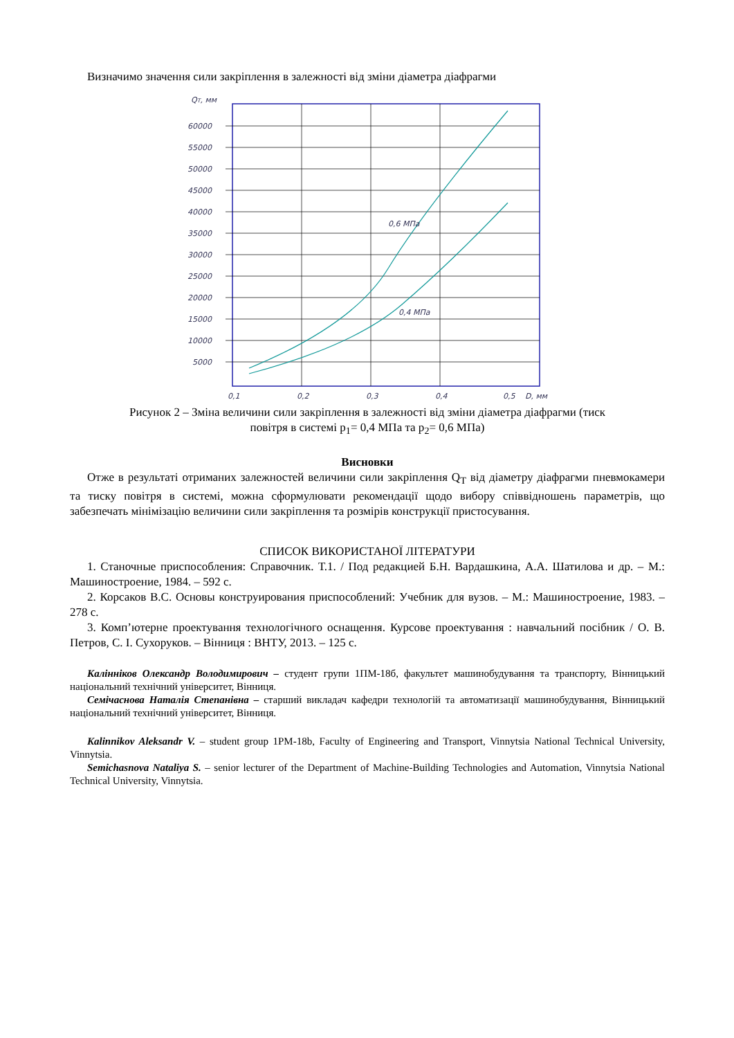Визначимо значення сили закріплення в залежності від зміни діаметра діафрагми
QT, мм
60000
55000
50000
45000
40000
35000
30000
25000
20000
15000
10000
5000
0,6 МПа
0,4 МПа
0,1
0,2
0,3
0,4
0,5
D, мм
Рисунок 2 – Зміна величини сили закріплення в залежності від зміни діаметра діафрагми (тиск
повітря в системі p<sub>1</sub>= 0,4 МПа та p<sub>2</sub>= 0,6 МПа)
Висновки
Отже в результаті отриманих залежностей величини сили закріплення Q<sub>T</sub> від діаметру діафрагми пневмокамери та тиску повітря в системі, можна сформулювати рекомендації щодо вибору співвідношень параметрів, що забезпечать мінімізацію величини сили закріплення та розмірів конструкції пристосування.
СПИСОК ВИКОРИСТАНОЇ ЛІТЕРАТУРИ
1. Станочные приспособления: Справочник. Т.1. / Под редакцией Б.Н. Вардашкина, А.А. Шатилова и др. – М.: Машиностроение, 1984. – 592 с.
2. Корсаков B.C. Основы конструирования приспособлений: Учебник для вузов. – М.: Машиностроение, 1983. – 278 с.
3. Комп’ютерне проектування технологічного оснащення. Курсове проектування : навчальний посібник / О. В. Петров, С. І. Сухоруков. – Вінниця : ВНТУ, 2013. – 125 с.
Калінніков Олександр Володимирович – студент групи 1ПМ-18б, факультет машинобудування та транспорту, Вінницький національний технічний університет, Вінниця.
Семічаснова Наталія Степанівна – старший викладач кафедри технологій та автоматизації машинобудування, Вінницький національний технічний університет, Вінниця.
Kalinnikov Aleksandr V. – student group 1PM-18b, Faculty of Engineering and Transport, Vinnytsia National Technical University, Vinnytsia.
Semichasnova Nataliya S. – senior lecturer of the Department of Machine-Building Technologies and Automation, Vinnytsia National Technical University, Vinnytsia.